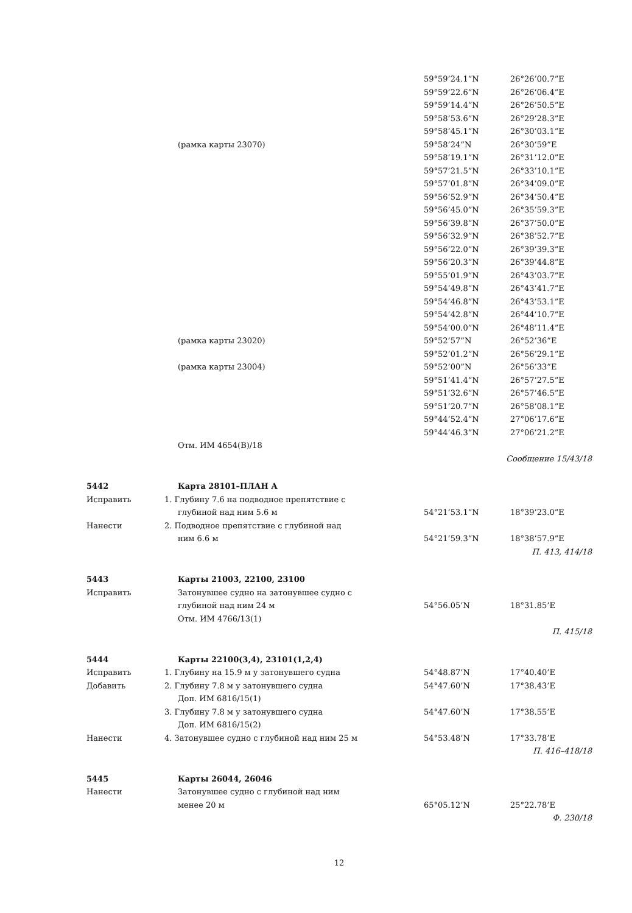| | | 59°59’24.1”N | 26°26’00.7”E |
| | | 59°59’22.6”N | 26°26’06.4”E |
| | | 59°59’14.4”N | 26°26’50.5”E |
| | | 59°58’53.6”N | 26°29’28.3”E |
| | | 59°58’45.1”N | 26°30’03.1”E |
| | (рамка карты 23070) | 59°58’24”N | 26°30’59”E |
| | | 59°58’19.1”N | 26°31’12.0”E |
| | | 59°57’21.5”N | 26°33’10.1”E |
| | | 59°57’01.8”N | 26°34’09.0”E |
| | | 59°56’52.9”N | 26°34’50.4”E |
| | | 59°56’45.0”N | 26°35’59.3”E |
| | | 59°56’39.8”N | 26°37’50.0”E |
| | | 59°56’32.9”N | 26°38’52.7”E |
| | | 59°56’22.0”N | 26°39’39.3”E |
| | | 59°56’20.3”N | 26°39’44.8”E |
| | | 59°55’01.9”N | 26°43’03.7”E |
| | | 59°54’49.8”N | 26°43’41.7”E |
| | | 59°54’46.8”N | 26°43’53.1”E |
| | | 59°54’42.8”N | 26°44’10.7”E |
| | | 59°54’00.0”N | 26°48’11.4”E |
| | (рамка карты 23020) | 59°52’57”N | 26°52’36”E |
| | | 59°52’01.2”N | 26°56’29.1”E |
| | (рамка карты 23004) | 59°52’00”N | 26°56’33”E |
| | | 59°51’41.4”N | 26°57’27.5”E |
| | | 59°51’32.6”N | 26°57’46.5”E |
| | | 59°51’20.7”N | 26°58’08.1”E |
| | | 59°44’52.4”N | 27°06’17.6”E |
| | | 59°44’46.3”N | 27°06’21.2”E |
| | Отм. ИМ 4654(В)/18 | | |
| Сообщение 15/43/18 | | | |
| 5442 | Карта 28101–ПЛАН А | | |
| Исправить | 1. Глубину 7.6 на подводное препятствие с | | |
| | глубиной над ним 5.6 м | 54°21’53.1”N | 18°39’23.0”E |
| Нанести | 2. Подводное препятствие с глубиной над | | |
| | ним 6.6 м | 54°21’59.3”N | 18°38’57.9”E |
| П. 413, 414/18 | | | |
| 5443 | Карты 21003, 22100, 23100 | | |
| Исправить | Затонувшее судно на затонувшее судно с | | |
| | глубиной над ним 24 м | 54°56.05’N | 18°31.85’E |
| | Отм. ИМ 4766/13(1) | | |
| П. 415/18 | | | |
| 5444 | Карты 22100(3,4), 23101(1,2,4) | | |
| Исправить | 1. Глубину на 15.9 м у затонувшего судна | 54°48.87’N | 17°40.40’E |
| Добавить | 2. Глубину 7.8 м у затонувшего судна | 54°47.60’N | 17°38.43’E |
| | Доп. ИМ 6816/15(1) | | |
| | 3. Глубину 7.8 м у затонувшего судна | 54°47.60’N | 17°38.55’E |
| | Доп. ИМ 6816/15(2) | | |
| Нанести | 4. Затонувшее судно с глубиной над ним 25 м | 54°53.48’N | 17°33.78’E |
| П. 416–418/18 | | | |
| 5445 | Карты 26044, 26046 | | |
| Нанести | Затонувшее судно с глубиной над ним | | |
| | менее 20 м | 65°05.12’N | 25°22.78’E |
| Ф. 230/18 | | | |
12